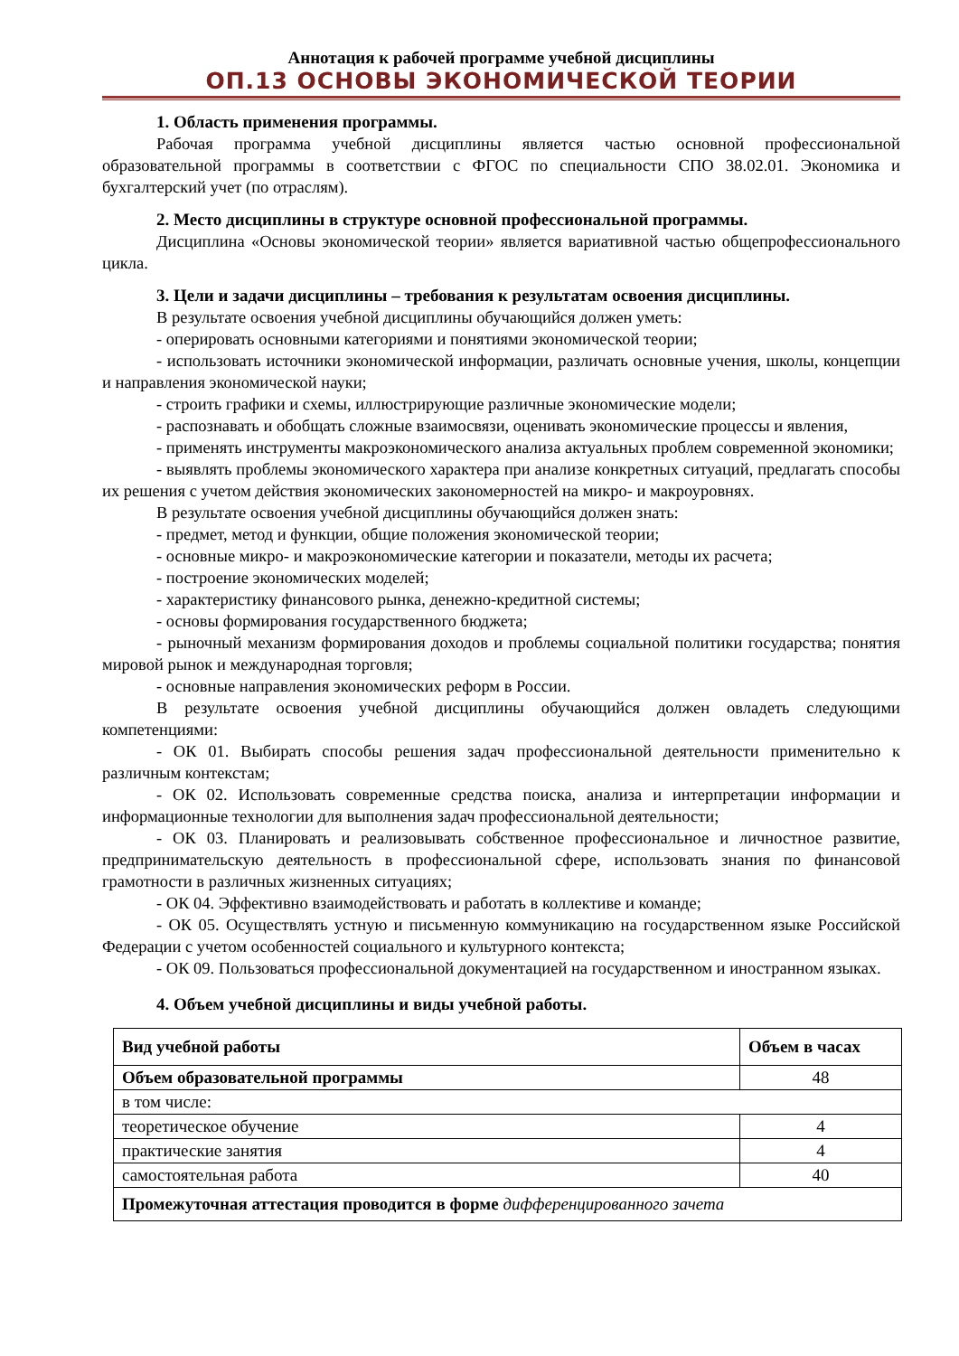Аннотация к рабочей программе учебной дисциплины
ОП.13 ОСНОВЫ ЭКОНОМИЧЕСКОЙ ТЕОРИИ
1. Область применения программы.
Рабочая программа учебной дисциплины является частью основной профессиональной образовательной программы в соответствии с ФГОС по специальности СПО 38.02.01. Экономика и бухгалтерский учет (по отраслям).
2. Место дисциплины в структуре основной профессиональной программы.
Дисциплина «Основы экономической теории» является вариативной частью общепрофессионального цикла.
3. Цели и задачи дисциплины – требования к результатам освоения дисциплины.
В результате освоения учебной дисциплины обучающийся должен уметь:
- оперировать основными категориями и понятиями экономической теории;
- использовать источники экономической информации, различать основные учения, школы, концепции и направления экономической науки;
- строить графики и схемы, иллюстрирующие различные экономические модели;
- распознавать и обобщать сложные взаимосвязи, оценивать экономические процессы и явления,
- применять инструменты макроэкономического анализа актуальных проблем современной экономики;
- выявлять проблемы экономического характера при анализе конкретных ситуаций, предлагать способы их решения с учетом действия экономических закономерностей на микро- и макроуровнях.
В результате освоения учебной дисциплины обучающийся должен знать:
- предмет, метод и функции, общие положения экономической теории;
- основные микро- и макроэкономические категории и показатели, методы их расчета;
- построение экономических моделей;
- характеристику финансового рынка, денежно-кредитной системы;
- основы формирования государственного бюджета;
- рыночный механизм формирования доходов и проблемы социальной политики государства; понятия мировой рынок и международная торговля;
- основные направления экономических реформ в России.
В результате освоения учебной дисциплины обучающийся должен овладеть следующими компетенциями:
- ОК 01. Выбирать способы решения задач профессиональной деятельности применительно к различным контекстам;
- ОК 02. Использовать современные средства поиска, анализа и интерпретации информации и информационные технологии для выполнения задач профессиональной деятельности;
- ОК 03. Планировать и реализовывать собственное профессиональное и личностное развитие, предпринимательскую деятельность в профессиональной сфере, использовать знания по финансовой грамотности в различных жизненных ситуациях;
- ОК 04. Эффективно взаимодействовать и работать в коллективе и команде;
- ОК 05. Осуществлять устную и письменную коммуникацию на государственном языке Российской Федерации с учетом особенностей социального и культурного контекста;
- ОК 09. Пользоваться профессиональной документацией на государственном и иностранном языках.
4. Объем учебной дисциплины и виды учебной работы.
| Вид учебной работы | Объем в часах |
| --- | --- |
| Объем образовательной программы | 48 |
| в том числе: | |
| теоретическое обучение | 4 |
| практические занятия | 4 |
| самостоятельная работа | 40 |
| Промежуточная аттестация проводится в форме дифференцированного зачета | |